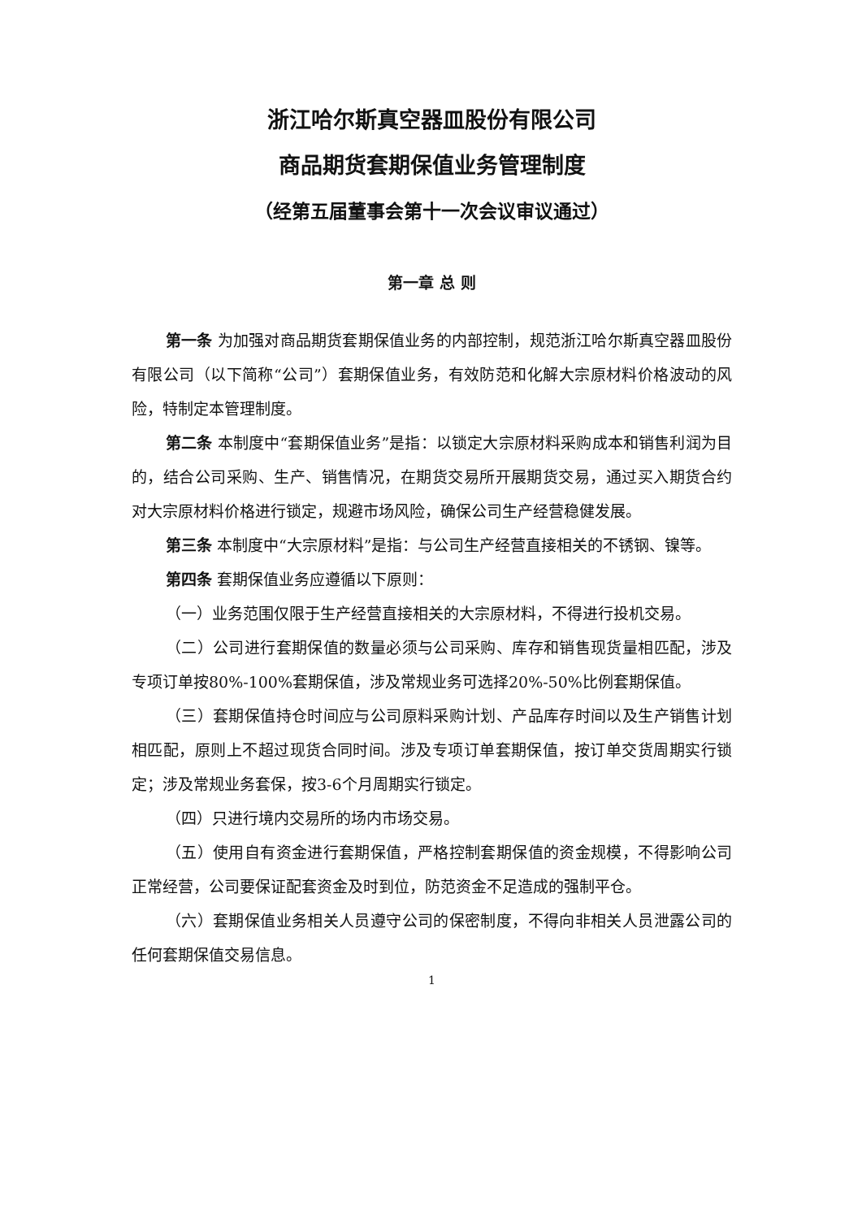浙江哈尔斯真空器皿股份有限公司
商品期货套期保值业务管理制度
（经第五届董事会第十一次会议审议通过）
第一章 总 则
第一条 为加强对商品期货套期保值业务的内部控制，规范浙江哈尔斯真空器皿股份有限公司（以下简称“公司”）套期保值业务，有效防范和化解大宗原材料价格波动的风险，特制定本管理制度。
第二条 本制度中“套期保值业务”是指：以锁定大宗原材料采购成本和销售利润为目的，结合公司采购、生产、销售情况，在期货交易所开展期货交易，通过买入期货合约对大宗原材料价格进行锁定，规避市场风险，确保公司生产经营稳健发展。
第三条 本制度中“大宗原材料”是指：与公司生产经营直接相关的不锈钢、镍等。
第四条 套期保值业务应遵循以下原则：
（一）业务范围仅限于生产经营直接相关的大宗原材料，不得进行投机交易。
（二）公司进行套期保值的数量必须与公司采购、库存和销售现货量相匹配，涉及专项订单按80%-100%套期保值，涉及常规业务可选择20%-50%比例套期保值。
（三）套期保值持仓时间应与公司原料采购计划、产品库存时间以及生产销售计划相匹配，原则上不超过现货合同时间。涉及专项订单套期保值，按订单交货周期实行锁定；涉及常规业务套保，按3-6个月周期实行锁定。
（四）只进行境内交易所的场内市场交易。
（五）使用自有资金进行套期保值，严格控制套期保值的资金规模，不得影响公司正常经营，公司要保证配套资金及时到位，防范资金不足造成的强制平仓。
（六）套期保值业务相关人员遵守公司的保密制度，不得向非相关人员泄露公司的任何套期保值交易信息。
1